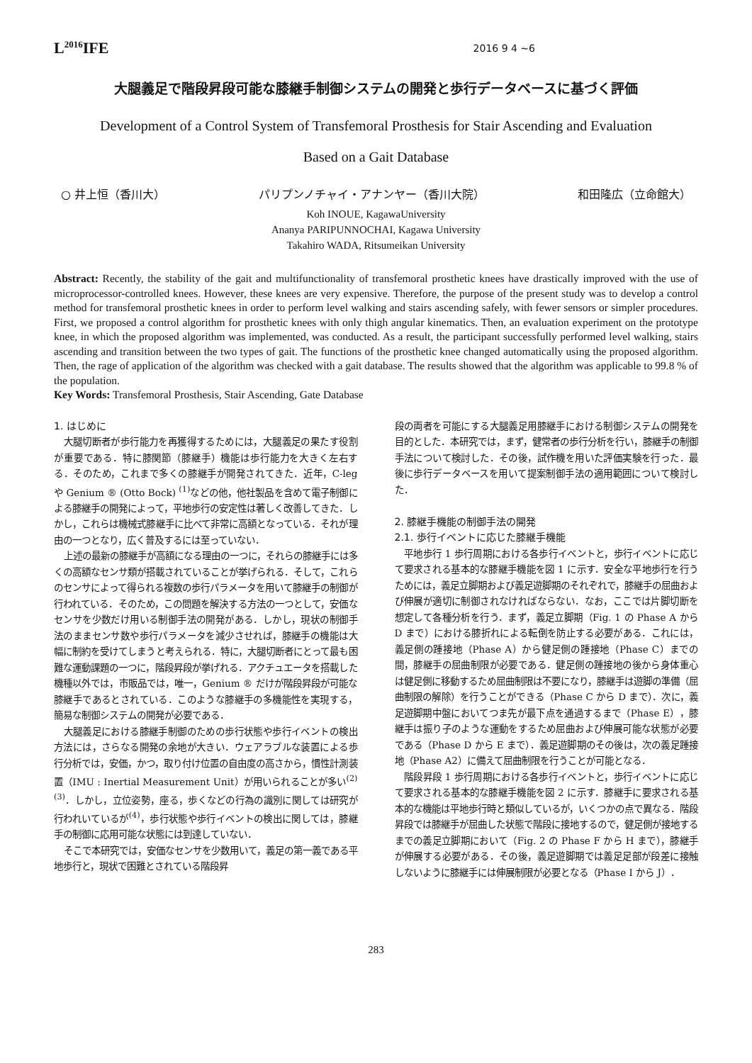L<sup>2016</sup>IFE
2016 9 4 ~6
大腿義足で階段昇段可能な膝継手制御システムの開発と歩行データベースに基づく評価
Development of a Control System of Transfemoral Prosthesis for Stair Ascending and Evaluation
Based on a Gait Database
○ 井上恒（香川大） パリプンノチャイ・アナンヤー（香川大院） 和田隆広（立命館大）
Koh INOUE, KagawaUniversity
Ananya PARIPUNNOCHAI, Kagawa University
Takahiro WADA, Ritsumeikan University
Abstract: Recently, the stability of the gait and multifunctionality of transfemoral prosthetic knees have drastically improved with the use of microprocessor-controlled knees. However, these knees are very expensive. Therefore, the purpose of the present study was to develop a control method for transfemoral prosthetic knees in order to perform level walking and stairs ascending safely, with fewer sensors or simpler procedures. First, we proposed a control algorithm for prosthetic knees with only thigh angular kinematics. Then, an evaluation experiment on the prototype knee, in which the proposed algorithm was implemented, was conducted. As a result, the participant successfully performed level walking, stairs ascending and transition between the two types of gait. The functions of the prosthetic knee changed automatically using the proposed algorithm. Then, the rage of application of the algorithm was checked with a gait database. The results showed that the algorithm was applicable to 99.8 % of the population.
Key Words: Transfemoral Prosthesis, Stair Ascending, Gate Database
1. はじめに
大腿切断者が歩行能力を再獲得するためには，大腿義足の果たす役割が重要である．特に膝関節（膝継手）機能は歩行能力を大きく左右する．そのため，これまで多くの膝継手が開発されてきた．近年，C-leg や Genium ® (Otto Bock) <sup>(1)</sup>などの他，他社製品を含めて電子制御による膝継手の開発によって，平地歩行の安定性は著しく改善してきた．しかし，これらは機械式膝継手に比べて非常に高額となっている．それが理由の一つとなり，広く普及するには至っていない．
上述の最新の膝継手が高額になる理由の一つに，それらの膝継手には多くの高額なセンサ類が搭載されていることが挙げられる．そして，これらのセンサによって得られる複数の歩行パラメータを用いて膝継手の制御が行われている．そのため，この問題を解決する方法の一つとして，安価なセンサを少数だけ用いる制御手法の開発がある．しかし，現状の制御手法のままセンサ数や歩行パラメータを減少させれば，膝継手の機能は大幅に制約を受けてしまうと考えられる．特に，大腿切断者にとって最も困難な運動課題の一つに，階段昇段が挙げれる．アクチュエータを搭載した機種以外では，市販品では，唯一，Genium ® だけが階段昇段が可能な膝継手であるとされている．このような膝継手の多機能性を実現する，簡易な制御システムの開発が必要である．
大腿義足における膝継手制御のための歩行状態や歩行イベントの検出方法には，さらなる開発の余地が大きい．ウェアラブルな装置による歩行分析では，安価，かつ，取り付け位置の自由度の高さから，慣性計測装置（IMU : Inertial Measurement Unit）が用いられることが多い<sup>(2) (3)</sup>．しかし，立位姿勢，座る，歩くなどの行為の識別に関しては研究が行われいているが<sup>(4)</sup>，歩行状態や歩行イベントの検出に関しては，膝継手の制御に応用可能な状態には到達していない．
そこで本研究では，安価なセンサを少数用いて，義足の第一義である平地歩行と，現状で困難とされている階段昇
段の両者を可能にする大腿義足用膝継手における制御システムの開発を目的とした．本研究では，まず，健常者の歩行分析を行い，膝継手の制御手法について検討した．その後，試作機を用いた評価実験を行った．最後に歩行データベースを用いて提案制御手法の適用範囲について検討した．
2. 膝継手機能の制御手法の開発
2.1. 歩行イベントに応じた膝継手機能
平地歩行 1 歩行周期における各歩行イベントと，歩行イベントに応じて要求される基本的な膝継手機能を図 1 に示す．安全な平地歩行を行うためには，義足立脚期および義足遊脚期のそれぞれで，膝継手の屈曲および伸展が適切に制御されなければならない．なお，ここでは片脚切断を想定して各種分析を行う．まず，義足立脚期（Fig. 1 の Phase A から D まで）における膝折れによる転倒を防止する必要がある．これには，義足側の踵接地（Phase A）から健足側の踵接地（Phase C）までの間，膝継手の屈曲制限が必要である．健足側の踵接地の後から身体重心は健足側に移動するため屈曲制限は不要になり，膝継手は遊脚の準備（屈曲制限の解除）を行うことができる（Phase C から D まで）．次に，義足遊脚期中盤においてつま先が最下点を通過するまで（Phase E），膝継手は振り子のような運動をするため屈曲および伸展可能な状態が必要である（Phase D から E まで）．義足遊脚期のその後は，次の義足踵接地（Phase A2）に備えて屈曲制限を行うことが可能となる．
階段昇段 1 歩行周期における各歩行イベントと，歩行イベントに応じて要求される基本的な膝継手機能を図 2 に示す．膝継手に要求される基本的な機能は平地歩行時と類似しているが，いくつかの点で異なる．階段昇段では膝継手が屈曲した状態で階段に接地するので，健足側が接地するまでの義足立脚期において（Fig. 2 の Phase F から H まで），膝継手が伸展する必要がある．その後，義足遊脚期では義足足部が段差に接触しないように膝継手には伸展制限が必要となる（Phase I から J）．
283